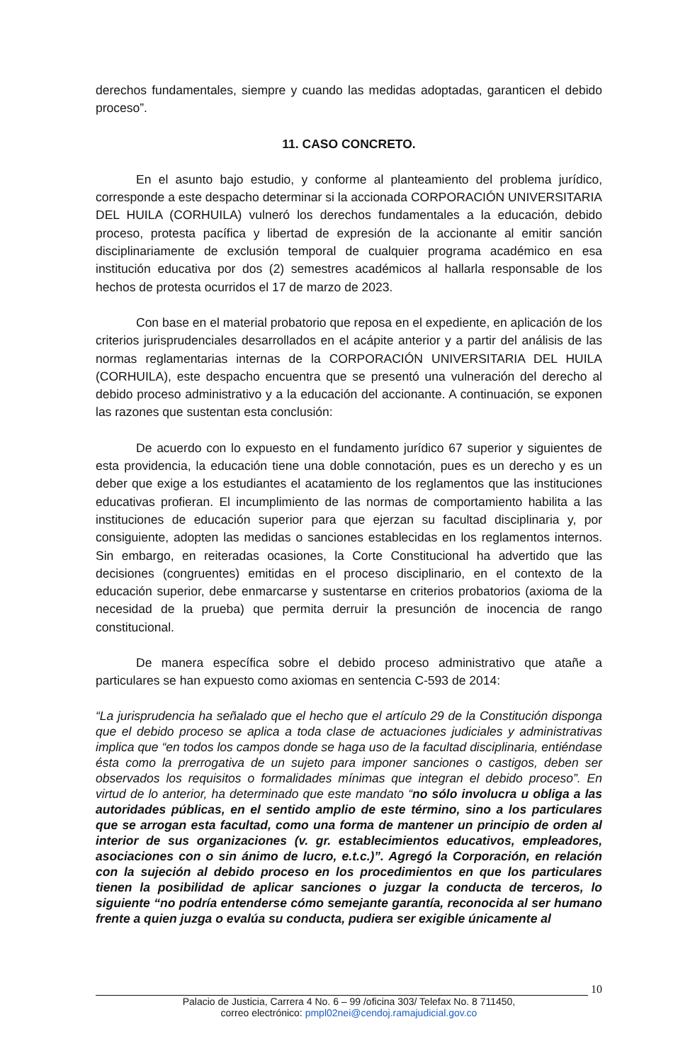derechos fundamentales, siempre y cuando las medidas adoptadas, garanticen el debido proceso”.
11. CASO CONCRETO.
En el asunto bajo estudio, y conforme al planteamiento del problema jurídico, corresponde a este despacho determinar si la accionada CORPORACIÓN UNIVERSITARIA DEL HUILA (CORHUILA) vulneró los derechos fundamentales a la educación, debido proceso, protesta pacífica y libertad de expresión de la accionante al emitir sanción disciplinariamente de exclusión temporal de cualquier programa académico en esa institución educativa por dos (2) semestres académicos al hallarla responsable de los hechos de protesta ocurridos el 17 de marzo de 2023.
Con base en el material probatorio que reposa en el expediente, en aplicación de los criterios jurisprudenciales desarrollados en el acápite anterior y a partir del análisis de las normas reglamentarias internas de la CORPORACIÓN UNIVERSITARIA DEL HUILA (CORHUILA), este despacho encuentra que se presentó una vulneración del derecho al debido proceso administrativo y a la educación del accionante. A continuación, se exponen las razones que sustentan esta conclusión:
De acuerdo con lo expuesto en el fundamento jurídico 67 superior y siguientes de esta providencia, la educación tiene una doble connotación, pues es un derecho y es un deber que exige a los estudiantes el acatamiento de los reglamentos que las instituciones educativas profieran. El incumplimiento de las normas de comportamiento habilita a las instituciones de educación superior para que ejerzan su facultad disciplinaria y, por consiguiente, adopten las medidas o sanciones establecidas en los reglamentos internos. Sin embargo, en reiteradas ocasiones, la Corte Constitucional ha advertido que las decisiones (congruentes) emitidas en el proceso disciplinario, en el contexto de la educación superior, debe enmarcarse y sustentarse en criterios probatorios (axioma de la necesidad de la prueba) que permita derruir la presunción de inocencia de rango constitucional.
De manera específica sobre el debido proceso administrativo que atañe a particulares se han expuesto como axiomas en sentencia C-593 de 2014:
“La jurisprudencia ha señalado que el hecho que el artículo 29 de la Constitución disponga que el debido proceso se aplica a toda clase de actuaciones judiciales y administrativas implica que “en todos los campos donde se haga uso de la facultad disciplinaria, entiéndase ésta como la prerrogativa de un sujeto para imponer sanciones o castigos, deben ser observados los requisitos o formalidades mínimas que integran el debido proceso”. En virtud de lo anterior, ha determinado que este mandato “no sólo involucra u obliga a las autoridades públicas, en el sentido amplio de este término, sino a los particulares que se arrogan esta facultad, como una forma de mantener un principio de orden al interior de sus organizaciones (v. gr. establecimientos educativos, empleadores, asociaciones con o sin ánimo de lucro, e.t.c.)”. Agregó la Corporación, en relación con la sujeción al debido proceso en los procedimientos en que los particulares tienen la posibilidad de aplicar sanciones o juzgar la conducta de terceros, lo siguiente “no podría entenderse cómo semejante garantía, reconocida al ser humano frente a quien juzga o evalúa su conducta, pudiera ser exigible únicamente al
10
Palacio de Justicia, Carrera 4 No. 6 – 99 /oficina 303/ Telefax No. 8 711450,
correo electrónico: pmpl02nei@cendoj.ramajudicial.gov.co